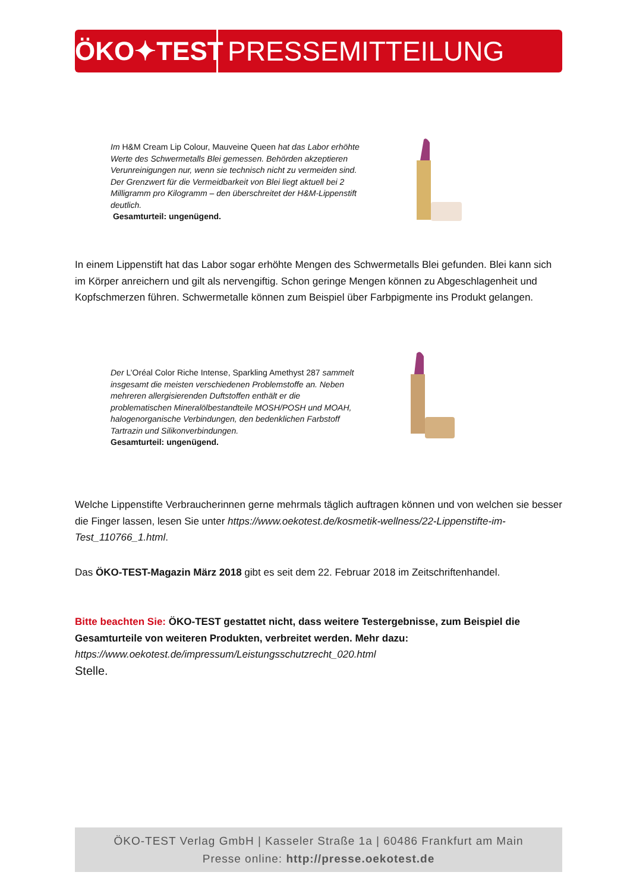ÖKO✦TEST
PRESSEMITTEILUNG
Im H&M Cream Lip Colour, Mauveine Queen hat das Labor erhöhte Werte des Schwermetalls Blei gemessen. Behörden akzeptieren Verunreinigungen nur, wenn sie technisch nicht zu vermeiden sind. Der Grenzwert für die Vermeidbarkeit von Blei liegt aktuell bei 2 Milligramm pro Kilogramm – den überschreitet der H&M-Lippenstift deutlich.
Gesamturteil: ungenügend.
In einem Lippenstift hat das Labor sogar erhöhte Mengen des Schwermetalls Blei gefunden. Blei kann sich im Körper anreichern und gilt als nervengiftig. Schon geringe Mengen können zu Abgeschlagenheit und Kopfschmerzen führen. Schwermetalle können zum Beispiel über Farbpigmente ins Produkt gelangen.
Der L’Oréal Color Riche Intense, Sparkling Amethyst 287 sammelt insgesamt die meisten verschiedenen Problemstoffe an. Neben mehreren allergisierenden Duftstoffen enthält er die problematischen Mineralölbestandteile MOSH/POSH und MOAH, halogenorganische Verbindungen, den bedenklichen Farbstoff Tartrazin und Silikonverbindungen.
Gesamturteil: ungenügend.
Welche Lippenstifte Verbraucherinnen gerne mehrmals täglich auftragen können und von welchen sie besser die Finger lassen, lesen Sie unter https://www.oekotest.de/kosmetik-wellness/22-Lippenstifte-im-Test_110766_1.html.
Das ÖKO-TEST-Magazin März 2018 gibt es seit dem 22. Februar 2018 im Zeitschriftenhandel.
Bitte beachten Sie: ÖKO-TEST gestattet nicht, dass weitere Testergebnisse, zum Beispiel die Gesamturteile von weiteren Produkten, verbreitet werden. Mehr dazu:
https://www.oekotest.de/impressum/Leistungsschutzrecht_020.html
Stelle.
ÖKO-TEST Verlag GmbH | Kasseler Straße 1a | 60486 Frankfurt am Main
Presse online: http://presse.oekotest.de